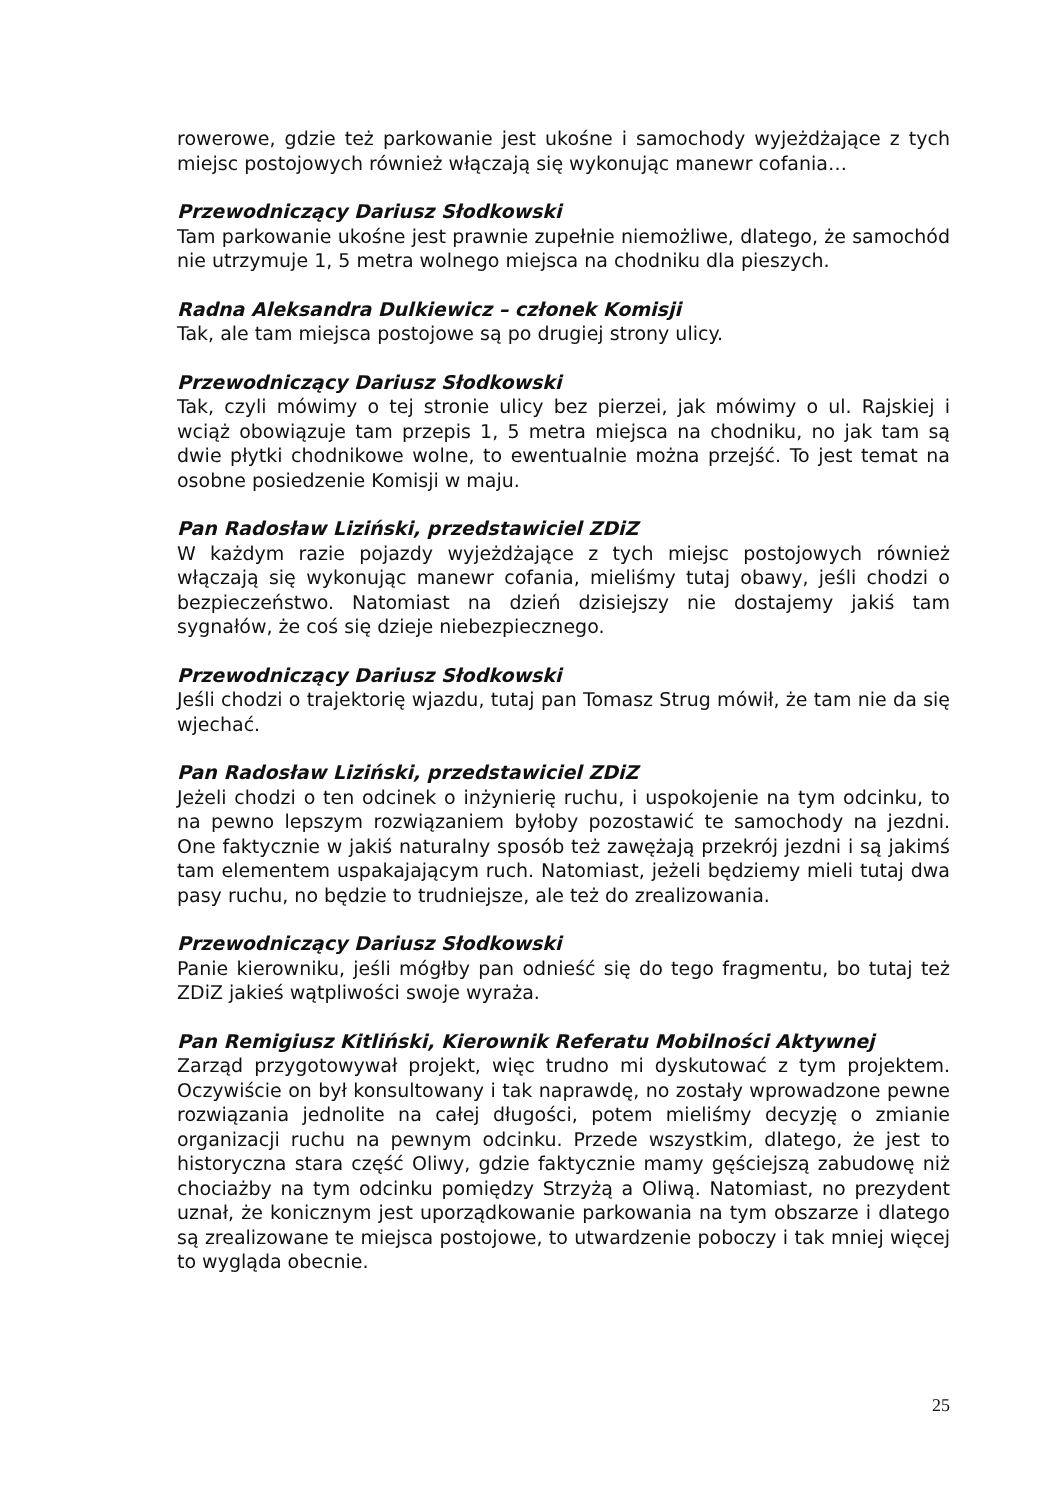rowerowe, gdzie też parkowanie jest ukośne i samochody wyjeżdżające z tych miejsc postojowych również włączają się wykonując manewr cofania…
Przewodniczący Dariusz Słodkowski
Tam parkowanie ukośne jest prawnie zupełnie niemożliwe, dlatego, że samochód nie utrzymuje 1, 5 metra wolnego miejsca na chodniku dla pieszych.
Radna Aleksandra Dulkiewicz – członek Komisji
Tak, ale tam miejsca postojowe są po drugiej strony ulicy.
Przewodniczący Dariusz Słodkowski
Tak, czyli mówimy o tej stronie ulicy bez pierzei, jak mówimy o ul. Rajskiej i wciąż obowiązuje tam przepis 1, 5 metra miejsca na chodniku, no jak tam są dwie płytki chodnikowe wolne, to ewentualnie można przejść. To jest temat na osobne posiedzenie Komisji w maju.
Pan Radosław Liziński, przedstawiciel ZDiZ
W każdym razie pojazdy wyjeżdżające z tych miejsc postojowych również włączają się wykonując manewr cofania, mieliśmy tutaj obawy, jeśli chodzi o bezpieczeństwo. Natomiast na dzień dzisiejszy nie dostajemy jakiś tam sygnałów, że coś się dzieje niebezpiecznego.
Przewodniczący Dariusz Słodkowski
Jeśli chodzi o trajektorię wjazdu, tutaj pan Tomasz Strug mówił, że tam nie da się wjechać.
Pan Radosław Liziński, przedstawiciel ZDiZ
Jeżeli chodzi o ten odcinek o inżynierię ruchu, i uspokojenie na tym odcinku, to na pewno lepszym rozwiązaniem byłoby pozostawić te samochody na jezdni. One faktycznie w jakiś naturalny sposób też zawężają przekrój jezdni i są jakimś tam elementem uspakajającym ruch. Natomiast, jeżeli będziemy mieli tutaj dwa pasy ruchu, no będzie to trudniejsze, ale też do zrealizowania.
Przewodniczący Dariusz Słodkowski
Panie kierowniku, jeśli mógłby pan odnieść się do tego fragmentu, bo tutaj też ZDiZ jakieś wątpliwości swoje wyraża.
Pan Remigiusz Kitliński, Kierownik Referatu Mobilności Aktywnej
Zarząd przygotowywał projekt, więc trudno mi dyskutować z tym projektem. Oczywiście on był konsultowany i tak naprawdę, no zostały wprowadzone pewne rozwiązania jednolite na całej długości, potem mieliśmy decyzję o zmianie organizacji ruchu na pewnym odcinku. Przede wszystkim, dlatego, że jest to historyczna stara część Oliwy, gdzie faktycznie mamy gęściejszą zabudowę niż chociażby na tym odcinku pomiędzy Strzyżą a Oliwą. Natomiast, no prezydent uznał, że konicznym jest uporządkowanie parkowania na tym obszarze i dlatego są zrealizowane te miejsca postojowe, to utwardzenie poboczy i tak mniej więcej to wygląda obecnie.
25